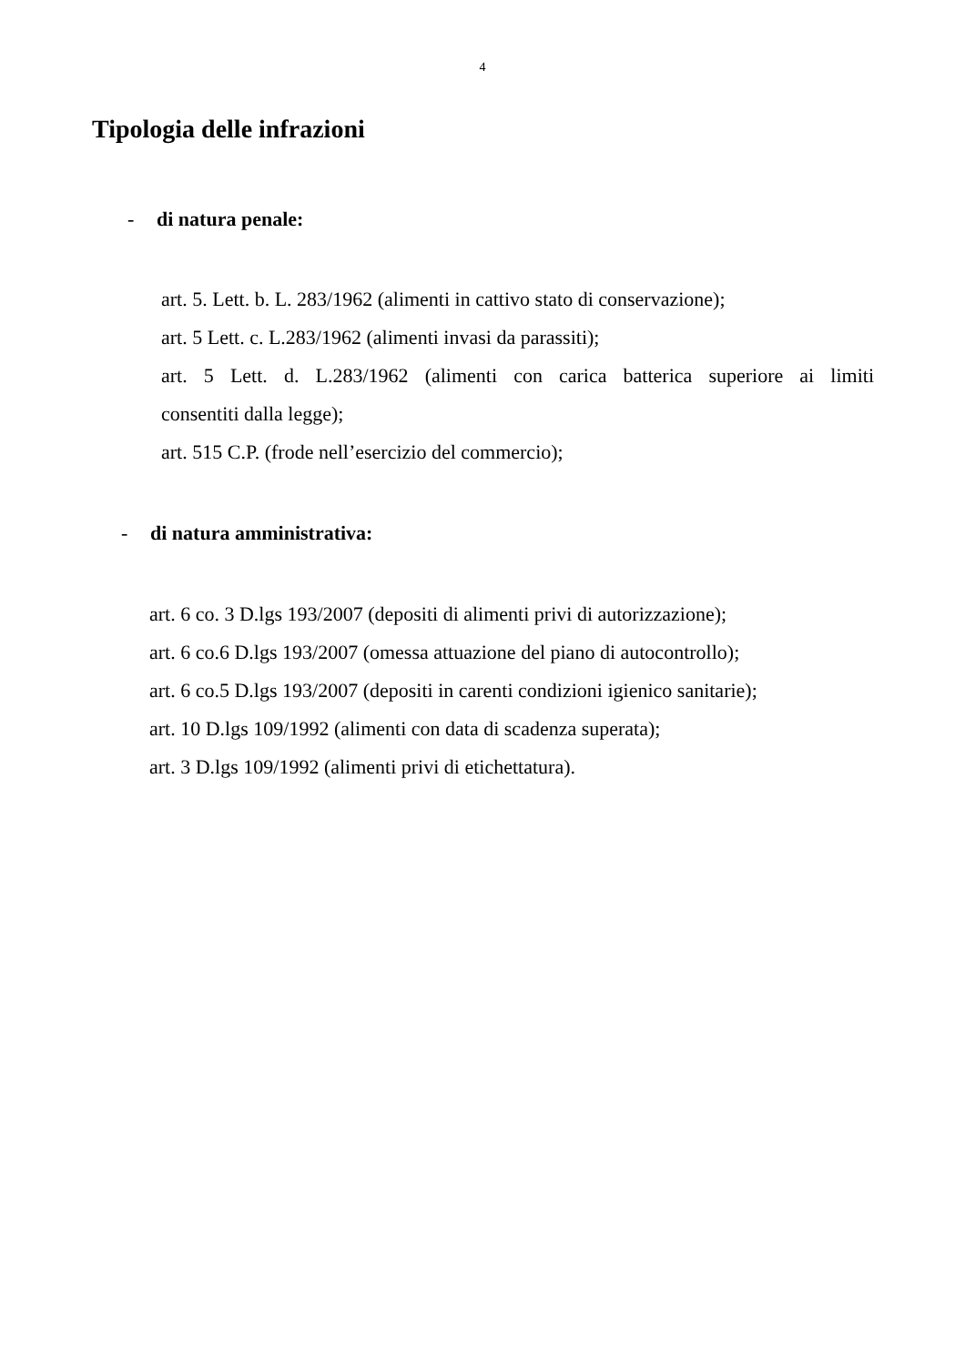4
Tipologia delle infrazioni
- di natura penale:
art. 5. Lett. b. L. 283/1962 (alimenti in cattivo stato di conservazione);
art. 5 Lett. c. L.283/1962 (alimenti invasi da parassiti);
art. 5 Lett. d. L.283/1962 (alimenti con carica batterica superiore ai limiti
consentiti dalla legge);
art. 515 C.P. (frode nell’esercizio del commercio);
- di natura amministrativa:
art. 6 co. 3 D.lgs 193/2007 (depositi di alimenti privi di autorizzazione);
art. 6 co.6 D.lgs 193/2007 (omessa attuazione del piano di autocontrollo);
art. 6 co.5 D.lgs 193/2007 (depositi in carenti condizioni igienico sanitarie);
art. 10 D.lgs 109/1992 (alimenti con data di scadenza superata);
art. 3 D.lgs 109/1992 (alimenti privi di etichettatura).